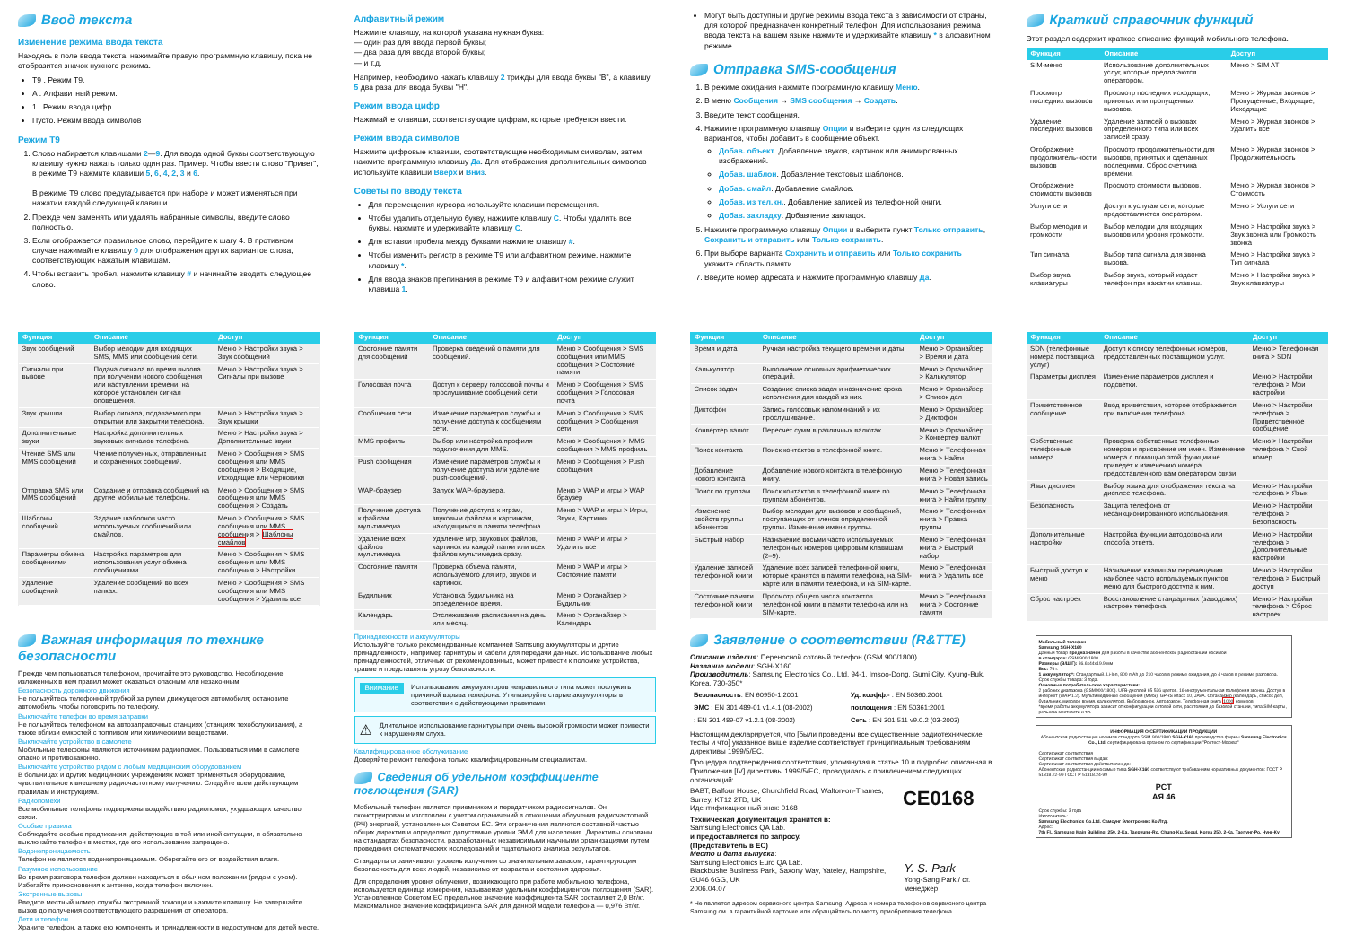Ввод текста
Изменение режима ввода текста
Находясь в поле ввода текста, нажимайте правую программную клавишу, пока не отобразится значок нужного режима.
T9 . Режим T9.
A . Алфавитный режим.
1 . Режим ввода цифр.
Пусто. Режим ввода символов
Режим T9
1. Слово набирается клавишами 2—9. Для ввода одной буквы соответствующую клавишу нужно нажать только один раз. Пример. Чтобы ввести слово "Привет", в режиме T9 нажмите клавиши 5, 6, 4, 2, 3 и 6.
В режиме T9 слово предугадывается при наборе и может изменяться при нажатии каждой следующей клавиши.
2. Прежде чем заменять или удалять набранные символы, введите слово полностью.
3. Если отображается правильное слово, перейдите к шагу 4. В противном случае нажимайте клавишу 0 для отображения других вариантов слова, соответствующих нажатым клавишам.
4. Чтобы вставить пробел, нажмите клавишу # и начинайте вводить следующее слово.
Алфавитный режим
Нажмите клавишу, на которой указана нужная буква:
— один раз для ввода первой буквы;
— два раза для ввода второй буквы;
— и т.д.
Например, необходимо нажать клавишу 2 трижды для ввода буквы "В", а клавишу 5 два раза для ввода буквы "Н".
Режим ввода цифр
Нажимайте клавиши, соответствующие цифрам, которые требуется ввести.
Режим ввода символов
Нажмите цифровые клавиши, соответствующие необходимым символам, затем нажмите программную клавишу Да. Для отображения дополнительных символов используйте клавиши Вверх и Вниз.
Советы по вводу текста
Для перемещения курсора используйте клавиши перемещения.
Чтобы удалить отдельную букву, нажмите клавишу C. Чтобы удалить все буквы, нажмите и удерживайте клавишу C.
Для вставки пробела между буквами нажмите клавишу #.
Чтобы изменить регистр в режиме T9 или алфавитном режиме, нажмите клавишу *.
Для ввода знаков препинания в режиме T9 и алфавитном режиме служит клавиша 1.
Могут быть доступны и другие режимы ввода текста в зависимости от страны, для которой предназначен конкретный телефон. Для использования режима ввода текста на вашем языке нажмите и удерживайте клавишу * в алфавитном режиме.
Отправка SMS-сообщения
1. В режиме ожидания нажмите программную клавишу Меню.
2. В меню Сообщения → SMS сообщения → Создать.
3. Введите текст сообщения.
4. Нажмите программную клавишу Опции и выберите один из следующих вариантов, чтобы добавить в сообщение объект.
Добав. объект. Добавление звуков, картинок или анимированных изображений.
Добав. шаблон. Добавление текстовых шаблонов.
Добав. смайл. Добавление смайлов.
Добав. из тел.кн.. Добавление записей из телефонной книги.
Добав. закладку. Добавление закладок.
5. Нажмите программную клавишу Опции и выберите пункт Только отправить, Сохранить и отправить или Только сохранить.
6. При выборе варианта Сохранить и отправить или Только сохранить укажите область памяти.
7. Введите номер адресата и нажмите программную клавишу Да.
Краткий справочник функций
Этот раздел содержит краткое описание функций мобильного телефона.
| Функция | Описание | Доступ |
| --- | --- | --- |
| SIM-меню | Использование дополнительных услуг, которые предлагаются оператором. | Меню > SIM AT |
| Просмотр последних вызовов | Просмотр последних исходящих, принятых или пропущенных вызовов. | Меню > Журнал звонков > Пропущенные, Входящие, Исходящие |
| Удаление последних вызовов | Удаление записей о вызовах определенного типа или всех записей сразу. | Меню > Журнал звонков > Удалить все |
| Отображение продолжитель-ности вызовов | Просмотр продолжительности для вызовов, принятых и сделанных последними. Сброс счетчика времени. | Меню > Журнал звонков > Продолжительность |
| Отображение стоимости вызовов | Просмотр стоимости вызовов. | Меню > Журнал звонков > Стоимость |
| Услуги сети | Доступ к услугам сети, которые предоставляются оператором. | Меню > Услуги сети |
| Выбор мелодии и громкости | Выбор мелодии для входящих вызовов или уровня громкости. | Меню > Настройки звука > Звук звонка или Громкость звонка |
| Тип сигнала | Выбор типа сигнала для звонка вызова. | Меню > Настройки звука > Тип сигнала |
| Выбор звука клавиатуры | Выбор звука, который издает телефон при нажатии клавиш. | Меню > Настройки звука > Звук клавиатуры |
| Функция | Описание | Доступ |
| --- | --- | --- |
| Звук сообщений | Выбор мелодии для входящих SMS, MMS или сообщений сети. | Меню > Настройки звука > Звук сообщений |
| Сигналы при вызове | Подача сигнала во время вызова при получении нового сообщения или наступлении времени, на которое установлен сигнал оповещения. | Меню > Настройки звука > Сигналы при вызове |
| Звук крышки | Выбор сигнала, подаваемого при открытии или закрытии телефона. | Меню > Настройки звука > Звук крышки |
| Дополнительные звуки | Настройка дополнительных звуковых сигналов телефона. | Меню > Настройки звука > Дополнительные звуки |
| Чтение SMS или MMS сообщений | Чтение полученных, отправленных и сохраненных сообщений. | Меню > Сообщения > SMS сообщения или MMS сообщения > Входящие, Исходящие или Черновики |
| Отправка SMS или MMS сообщений | Создание и отправка сообщений на другие мобильные телефоны. | Меню > Сообщения > SMS сообщения или MMS сообщения > Создать |
| Шаблоны сообщений | Задание шаблонов часто используемых сообщений или смайлов. | Меню > Сообщения > SMS сообщения или MMS сообщения > Шаблоны смайлов |
| Параметры обмена сообщениями | Настройка параметров для использования услуг обмена сообщениями. | Меню > Сообщения > SMS сообщения или MMS сообщения > Настройки |
| Удаление сообщений | Удаление сообщений во всех папках. | Меню > Сообщения > SMS сообщения или MMS сообщения > Удалить все |
| Функция | Описание | Доступ |
| --- | --- | --- |
| Состояние памяти для сообщений | Проверка сведений о памяти для сообщений. | Меню > Сообщения > SMS сообщения или MMS сообщения > Состояние памяти |
| Голосовая почта | Доступ к серверу голосовой почты и прослушивание сообщений сети. | Меню > Сообщения > SMS сообщения > Голосовая почта |
| Сообщения сети | Изменение параметров службы и получение доступа к сообщениям сети. | Меню > Сообщения > SMS сообщения > Сообщения сети |
| MMS профиль | Выбор или настройка профиля подключения для MMS. | Меню > Сообщения > MMS сообщения > MMS профиль |
| Push сообщения | Изменение параметров службы и получение доступа или удаление push-сообщений. | Меню > Сообщения > Push сообщения |
| WAP-браузер | Запуск WAP-браузера. | Меню > WAP и игры > WAP браузер |
| Получение доступа к файлам мультимедиа | Получение доступа к играм, звуковым файлам и картинкам, находящимся в памяти телефона. | Меню > WAP и игры > Игры, Звуки, Картинки |
| Удаление всех файлов мультимедиа | Удаление игр, звуковых файлов, картинок из каждой папки или всех файлов мультимедиа сразу. | Меню > WAP и игры > Удалить все |
| Состояние памяти | Проверка объема памяти, используемого для игр, звуков и картинок. | Меню > WAP и игры > Состояние памяти |
| Будильник | Установка будильника на определенное время. | Меню > Органайзер > Будильник |
| Календарь | Отслеживание расписания на день или месяц. | Меню > Органайзер > Календарь |
| Функция | Описание | Доступ |
| --- | --- | --- |
| Время и дата | Ручная настройка текущего времени и даты. | Меню > Органайзер > Время и дата |
| Калькулятор | Выполнение основных арифметических операций. | Меню > Органайзер > Калькулятор |
| Список задач | Создание списка задач и назначение срока исполнения для каждой из них. | Меню > Органайзер > Список дел |
| Диктофон | Запись голосовых напоминаний и их прослушивание. | Меню > Органайзер > Диктофон |
| Конвертер валют | Пересчет сумм в различных валютах. | Меню > Органайзер > Конвертер валют |
| Поиск контакта | Поиск контактов в телефонной книге. | Меню > Телефонная книга > Найти |
| Добавление нового контакта | Добавление нового контакта в телефонную книгу. | Меню > Телефонная книга > Новая запись |
| Поиск по группам | Поиск контактов в телефонной книге по группам абонентов. | Меню > Телефонная книга > Найти группу |
| Изменение свойств группы абонентов | Выбор мелодии для вызовов и сообщений, поступающих от членов определенной группы. Изменение имени группы. | Меню > Телефонная книга > Правка группы |
| Быстрый набор | Назначение восьми часто используемых телефонных номеров цифровым клавишам (2–9). | Меню > Телефонная книга > Быстрый набор |
| Удаление записей телефонной книги | Удаление всех записей телефонной книги, которые хранятся в памяти телефона, на SIM-карте или в памяти телефона, и на SIM-карте. | Меню > Телефонная книга > Удалить все |
| Состояние памяти телефонной книги | Просмотр общего числа контактов телефонной книги в памяти телефона или на SIM-карте. | Меню > Телефонная книга > Состояние памяти |
| Функция | Описание | Доступ |
| --- | --- | --- |
| SDN (телефонные номера поставщика услуг) | Доступ к списку телефонных номеров, предоставленных поставщиком услуг. | Меню > Телефонная книга > SDN |
| Параметры дисплея | Изменение параметров дисплея и подсветки. | Меню > Настройки телефона > Мои настройки |
| Приветственное сообщение | Ввод приветствия, которое отображается при включении телефона. | Меню > Настройки телефона > Приветственное сообщение |
| Собственные телефонные номера | Проверка собственных телефонных номеров и присвоение им имен. Изменение номера с помощью этой функции не приведет к изменению номера предоставленного вам оператором связи | Меню > Настройки телефона > Свой номер |
| Язык дисплея | Выбор языка для отображения текста на дисплее телефона. | Меню > Настройки телефона > Язык |
| Безопасность | Защита телефона от несанкционированного использования. | Меню > Настройки телефона > Безопасность |
| Дополнительные настройки | Настройка функции автодозвона или способа ответа. | Меню > Настройки телефона > Дополнительные настройки |
| Быстрый доступ к меню | Назначение клавишам перемещения наиболее часто используемых пунктов меню для быстрого доступа к ним. | Меню > Настройки телефона > Быстрый доступ |
| Сброс настроек | Восстановление стандартных (заводских) настроек телефона. | Меню > Настройки телефона > Сброс настроек |
Важная информация по технике безопасности
Прежде чем пользоваться телефоном, прочитайте это руководство. Несоблюдение изложенных в нем правил может оказаться опасным или незаконным.
Безопасность дорожного движения
Не пользуйтесь телефонной трубкой за рулем движущегося автомобиля; остановите автомобиль, чтобы поговорить по телефону.
Выключайте телефон во время заправки
Не пользуйтесь телефоном на автозаправочных станциях (станциях техобслуживания), а также вблизи емкостей с топливом или химическими веществами.
Выключайте устройство в самолете
Мобильные телефоны являются источником радиопомех. Пользоваться ими в самолете опасно и противозаконно.
Выключайте устройство рядом с любым медицинским оборудованием
В больницах и других медицинских учреждениях может применяться оборудование, чувствительное к внешнему радиочастотному излучению. Следуйте всем действующим правилам и инструкциям.
Радиопомехи
Все мобильные телефоны подвержены воздействию радиопомех, ухудшающих качество связи.
Особые правила
Соблюдайте особые предписания, действующие в той или иной ситуации, и обязательно выключайте телефон в местах, где его использование запрещено.
Водонепроницаемость
Телефон не является водонепроницаемым. Оберегайте его от воздействия влаги.
Разумное использование
Во время разговора телефон должен находиться в обычном положении (рядом с ухом). Избегайте прикосновения к антенне, когда телефон включен.
Экстренные вызовы
Введите местный номер службы экстренной помощи и нажмите клавишу. Не завершайте вызов до получения соответствующего разрешения от оператора.
Дети и телефон
Храните телефон, а также его компоненты и принадлежности в недоступном для детей месте.
Принадлежности и аккумуляторы
Используйте только рекомендованные компанией Samsung аккумуляторы и другие принадлежности, например гарнитуры и кабели для передачи данных. Использование любых принадлежностей, отличных от рекомендованных, может привести к поломке устройства, травме и представлять угрозу безопасности.
Внимание Использование аккумуляторов неправильного типа может послужить причиной взрыва телефона. Утилизируйте старые аккумуляторы в соответствии с действующими правилами.
⚠ Длительное использование гарнитуры при очень высокой громкости может привести к нарушениям слуха.
Квалифицированное обслуживание
Доверяйте ремонт телефона только квалифицированным специалистам.
Сведения об удельном коэффициенте поглощения (SAR)
Мобильный телефон является приемником и передатчиком радиосигналов. Он сконструирован и изготовлен с учетом ограничений в отношении облучения радиочастотной (РЧ) энергией, установленных Советом ЕС. Эти ограничения являются составной частью общих директив и определяют допустимые уровни ЭМИ для населения. Директивы основаны на стандартах безопасности, разработанных независимыми научными организациями путем проведения систематических исследований и тщательного анализа результатов.
Стандарты ограничивают уровень излучения со значительным запасом, гарантирующим безопасность для всех людей, независимо от возраста и состояния здоровья.
Для определения уровня облучения, возникающего при работе мобильного телефона, используется единица измерения, называемая удельным коэффициентом поглощения (SAR). Установленное Советом ЕС предельное значение коэффициента SAR составляет 2,0 Вт/кг. Максимальное значение коэффициента SAR для данной модели телефона — 0,976 Вт/кг.
Заявление о соответствии (R&TTE)
Описание изделия: Переносной сотовый телефон (GSM 900/1800)
Название модели: SGH-X160
Производитель: Samsung Electronics Co., Ltd, 94-1, Imsoo-Dong, Gumi City, Kyung-Buk, Korea, 730-350*
| Безопасность : EN 60950-1:2001 | Уд. коэфф.- : EN 50360:2001 |
| ЭМС : EN 301 489-01 v1.4.1 (08-2002) | поглощения : EN 50361:2001 |
| : EN 301 489-07 v1.2.1 (08-2002) | Сеть : EN 301 511 v9.0.2 (03-2003) |
Настоящим декларируется, что [были проведены все существенные радиотехнические тесты и что] указанное выше изделие соответствует принципиальным требованиям директивы 1999/5/EC.
Процедура подтверждения соответствия, упомянутая в статье 10 и подробно описанная в Приложении [IV] директивы 1999/5/EC, проводилась с привлечением следующих организаций:
BABT, Balfour House, Churchfield Road, Walton-on-Thames, Surrey, KT12 2TD, UK
Идентификационный знак: 0168
CE0168
Техническая документация хранится в:
Samsung Electronics QA Lab.
и предоставляется по запросу.
(Представитель в ЕС)
Место и дата выпуска:
Samsung Electronics Euro QA Lab.
Blackbushe Business Park, Saxony Way, Yateley, Hampshire, GU46 6GG, UK
2006.04.07
Y. S. Park
Yong-Sang Park / ст. менеджер
* Не является адресом сервисного центра Samsung. Адреса и номера телефонов сервисного центра Samsung см. в гарантийной карточке или обращайтесь по месту приобретения телефона.
Мобильный телефон
Samsung SGH-X160
Данный товар предназначен для работы в качестве абонентской радиостанции носимой
в стандарте: GSM-900/1800
Размеры (В/Ш/Г): 86.6x44x19.9 мм
Вес: 76 г.
1 Аккумулятор*: Стандартный. Li-Ion, 800 mAh до 210 часов в режиме ожидания, до 4 часов в режиме разговора.
Срок службы товара: 3 года.
Основные потребительские характеристики:
2 рабочих диапазона (GSM900/1800). UFB-дисплей 65 536 цветов. 16-инструментальная полифония звонка. Доступ в интернет (WAP 1.2). Мультимедийные сообщения (MMS). GPRS класс 10, JAVA. Органайзер (календарь, список дел, будильник, мировое время, калькулятор). Виброзвонок, Автодозвон. Телефонная книга 1000 номеров.
*время работы аккумулятора зависит от конфигурации сотовой сети, расстояния до базовой станции, типа SIM-карты, рельефа местности и т.п.
ИНФОРМАЦИЯ О СЕРТИФИКАЦИИ ПРОДУКЦИИ
Абонентская радиостанция носимая стандарта GSM 900/1800 SGH-X160 производства фирмы Samsung Electronics Co., Ltd. сертифицирована органом по сертификации "Ростест-Москва"
Сертификат соответствия
Сертификат соответствия выдан:
Сертификат соответствия действителен до:
Абонентские радиостанции носимые типа SGH-X160 соответствуют требованиям нормативных документов: ГОСТ Р 51318.22-99 ГОСТ Р 51318.24-99
PCT
AЯ 46
Срок службы: 3 года
Изготовитель:
Samsung Electronics Co.Ltd. Самсунг Электроникс Ко.Лтд.
Адрес:
7th Fl., Samsung Main Building. 250, 2-Ka, Taepyung-Ro, Chung-Ku, Seoul, Korea 250, 2-Ка, Таепунг-Ро, Чунг-Ку